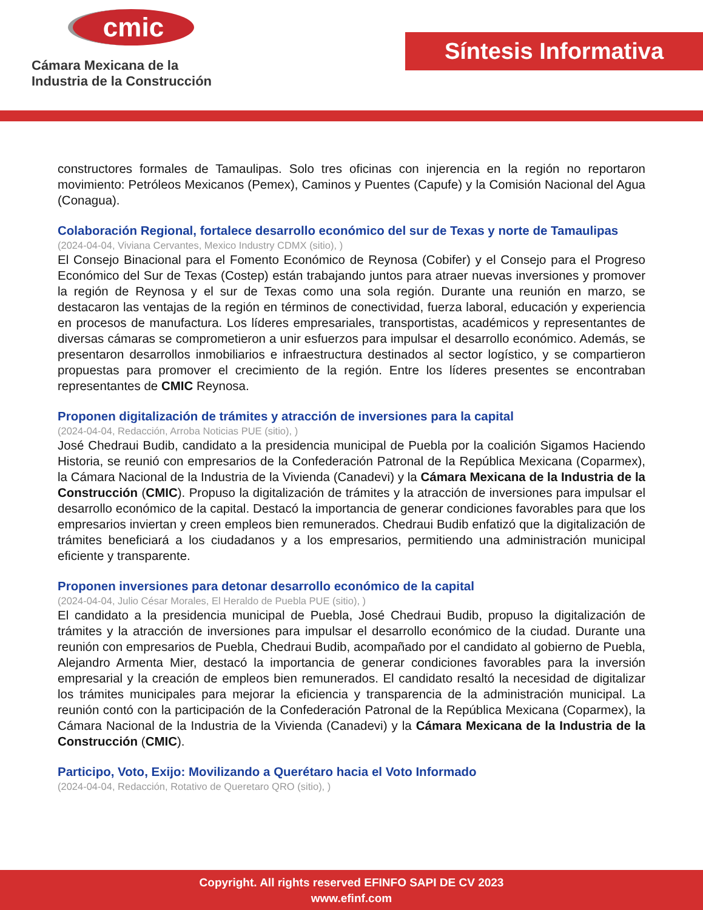cmic
Cámara Mexicana de la
Industria de la Construcción
Síntesis Informativa
constructores formales de Tamaulipas. Solo tres oficinas con injerencia en la región no reportaron movimiento: Petróleos Mexicanos (Pemex), Caminos y Puentes (Capufe) y la Comisión Nacional del Agua (Conagua).
Colaboración Regional, fortalece desarrollo económico del sur de Texas y norte de Tamaulipas
(2024-04-04, Viviana Cervantes, Mexico Industry CDMX (sitio), )
El Consejo Binacional para el Fomento Económico de Reynosa (Cobifer) y el Consejo para el Progreso Económico del Sur de Texas (Costep) están trabajando juntos para atraer nuevas inversiones y promover la región de Reynosa y el sur de Texas como una sola región. Durante una reunión en marzo, se destacaron las ventajas de la región en términos de conectividad, fuerza laboral, educación y experiencia en procesos de manufactura. Los líderes empresariales, transportistas, académicos y representantes de diversas cámaras se comprometieron a unir esfuerzos para impulsar el desarrollo económico. Además, se presentaron desarrollos inmobiliarios e infraestructura destinados al sector logístico, y se compartieron propuestas para promover el crecimiento de la región. Entre los líderes presentes se encontraban representantes de CMIC Reynosa.
Proponen digitalización de trámites y atracción de inversiones para la capital
(2024-04-04, Redacción, Arroba Noticias PUE (sitio), )
José Chedraui Budib, candidato a la presidencia municipal de Puebla por la coalición Sigamos Haciendo Historia, se reunió con empresarios de la Confederación Patronal de la República Mexicana (Coparmex), la Cámara Nacional de la Industria de la Vivienda (Canadevi) y la Cámara Mexicana de la Industria de la Construcción (CMIC). Propuso la digitalización de trámites y la atracción de inversiones para impulsar el desarrollo económico de la capital. Destacó la importancia de generar condiciones favorables para que los empresarios inviertan y creen empleos bien remunerados. Chedraui Budib enfatizó que la digitalización de trámites beneficiará a los ciudadanos y a los empresarios, permitiendo una administración municipal eficiente y transparente.
Proponen inversiones para detonar desarrollo económico de la capital
(2024-04-04, Julio César Morales, El Heraldo de Puebla PUE (sitio), )
El candidato a la presidencia municipal de Puebla, José Chedraui Budib, propuso la digitalización de trámites y la atracción de inversiones para impulsar el desarrollo económico de la ciudad. Durante una reunión con empresarios de Puebla, Chedraui Budib, acompañado por el candidato al gobierno de Puebla, Alejandro Armenta Mier, destacó la importancia de generar condiciones favorables para la inversión empresarial y la creación de empleos bien remunerados. El candidato resaltó la necesidad de digitalizar los trámites municipales para mejorar la eficiencia y transparencia de la administración municipal. La reunión contó con la participación de la Confederación Patronal de la República Mexicana (Coparmex), la Cámara Nacional de la Industria de la Vivienda (Canadevi) y la Cámara Mexicana de la Industria de la Construcción (CMIC).
Participo, Voto, Exijo: Movilizando a Querétaro hacia el Voto Informado
(2024-04-04, Redacción, Rotativo de Queretaro QRO (sitio), )
Copyright. All rights reserved EFINFO SAPI DE CV 2023
www.efinf.com